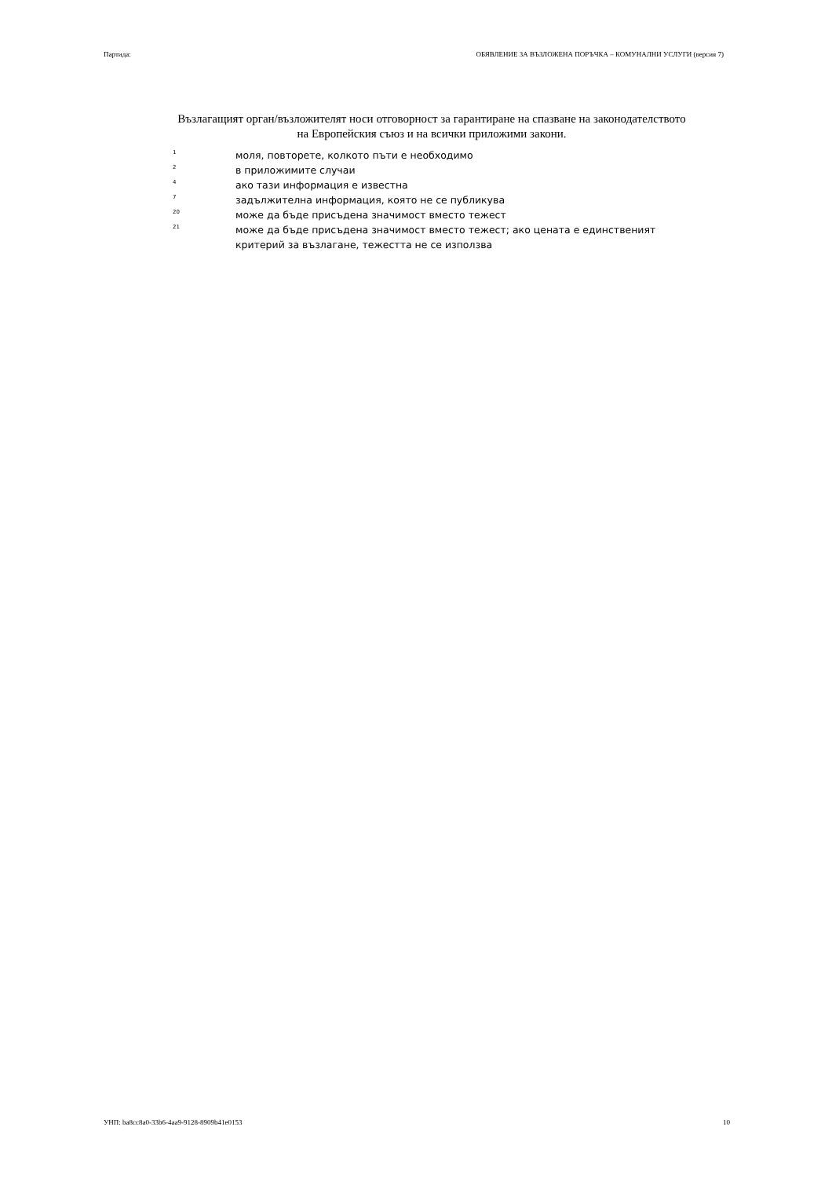Партида: ОБЯВЛЕНИЕ ЗА ВЪЗЛОЖЕНА ПОРЪЧКА – КОМУНАЛНИ УСЛУГИ (версия 7)
Възлагащият орган/възложителят носи отговорност за гарантиране на спазване на законодателството на Европейския съюз и на всички приложими закони.
<sup>1</sup> моля, повторете, колкото пъти е необходимо
<sup>2</sup> в приложимите случаи
<sup>4</sup> ако тази информация е известна
<sup>7</sup> задължителна информация, която не се публикува
<sup>20</sup> може да бъде присъдена значимост вместо тежест
<sup>21</sup> може да бъде присъдена значимост вместо тежест; ако цената е единственият критерий за възлагане, тежестта не се използва
УНП: ba8cc8a0-33b6-4aa9-9128-8909b41e0153 10